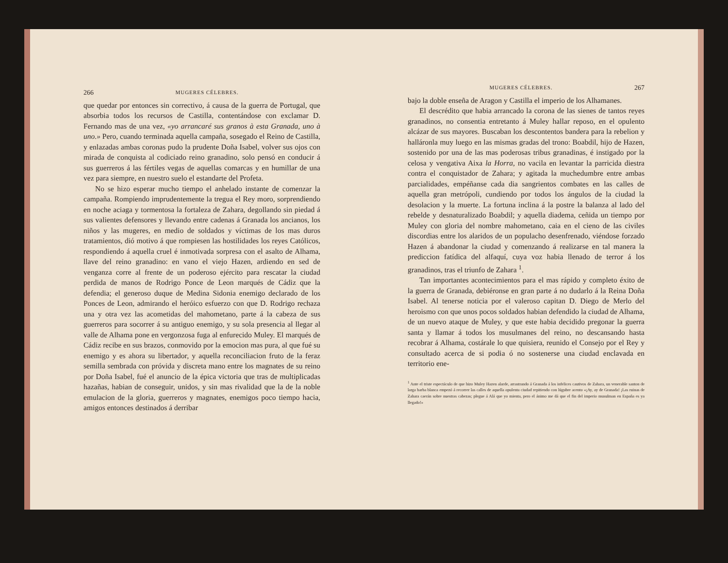266 MUGERES CÉLEBRES.
que quedar por entonces sin correctivo, á causa de la guerra de Portugal, que absorbia todos los recursos de Castilla, contentándose con exclamar D. Fernando mas de una vez, «yo arrancaré sus granos à esta Granada, uno à uno.» Pero, cuando terminada aquella campaña, sosegado el Reino de Castilla, y enlazadas ambas coronas pudo la prudente Doña Isabel, volver sus ojos con mirada de conquista al codiciado reino granadino, solo pensó en conducir á sus guerreros á las fértiles vegas de aquellas comarcas y en humillar de una vez para siempre, en nuestro suelo el estandarte del Profeta.
No se hizo esperar mucho tiempo el anhelado instante de comenzar la campaña. Rompiendo imprudentemente la tregua el Rey moro, sorprendiendo en noche aciaga y tormentosa la fortaleza de Zahara, degollando sin piedad á sus valientes defensores y llevando entre cadenas á Granada los ancianos, los niños y las mugeres, en medio de soldados y víctimas de los mas duros tratamientos, dió motivo á que rompiesen las hostilidades los reyes Católicos, respondiendo á aquella cruel é inmotivada sorpresa con el asalto de Alhama, llave del reino granadino: en vano el viejo Hazen, ardiendo en sed de venganza corre al frente de un poderoso ejército para rescatar la ciudad perdida de manos de Rodrigo Ponce de Leon marqués de Cádiz que la defendia; el generoso duque de Medina Sidonia enemigo declarado de los Ponces de Leon, admirando el heróico esfuerzo con que D. Rodrigo rechaza una y otra vez las acometidas del mahometano, parte á la cabeza de sus guerreros para socorrer á su antiguo enemigo, y su sola presencia al llegar al valle de Alhama pone en vergonzosa fuga al enfurecido Muley. El marqués de Cádiz recibe en sus brazos, conmovido por la emocion mas pura, al que fué su enemigo y es ahora su libertador, y aquella reconciliacion fruto de la feraz semilla sembrada con próvida y discreta mano entre los magnates de su reino por Doña Isabel, fué el anuncio de la épica victoria que tras de multiplicadas hazañas, habian de conseguir, unidos, y sin mas rivalidad que la de la noble emulacion de la gloria, guerreros y magnates, enemigos poco tiempo hacia, amigos entonces destinados á derribar
MUGERES CÉLEBRES. 267
bajo la doble enseña de Aragon y Castilla el imperio de los Alhamanes.
El descrédito que habia arrancado la corona de las sienes de tantos reyes granadinos, no consentia entretanto á Muley hallar reposo, en el opulento alcázar de sus mayores. Buscaban los descontentos bandera para la rebelion y halláronla muy luego en las mismas gradas del trono: Boabdil, hijo de Hazen, sostenido por una de las mas poderosas tribus granadinas, é instigado por la celosa y vengativa Aixa la Horra, no vacila en levantar la parricida diestra contra el conquistador de Zahara; y agitada la muchedumbre entre ambas parcialidades, empéñanse cada dia sangrientos combates en las calles de aquella gran metrópoli, cundiendo por todos los ángulos de la ciudad la desolacion y la muerte. La fortuna inclina á la postre la balanza al lado del rebelde y desnaturalizado Boabdil; y aquella diadema, ceñida un tiempo por Muley con gloria del nombre mahometano, caia en el cieno de las civiles discordias entre los alaridos de un populacho desenfrenado, viéndose forzado Hazen á abandonar la ciudad y comenzando á realizarse en tal manera la prediccion fatídica del alfaquí, cuya voz habia llenado de terror á los granadinos, tras el triunfo de Zahara <sup>1</sup>.
Tan importantes acontecimientos para el mas rápido y completo éxito de la guerra de Granada, debiéronse en gran parte á no dudarlo á la Reina Doña Isabel. Al tenerse noticia por el valeroso capitan D. Diego de Merlo del heroismo con que unos pocos soldados habian defendido la ciudad de Alhama, de un nuevo ataque de Muley, y que este habia decidido pregonar la guerra santa y llamar á todos los musulmanes del reino, no descansando hasta recobrar á Alhama, costárale lo que quisiera, reunido el Consejo por el Rey y consultado acerca de si podia ó no sostenerse una ciudad enclavada en territorio ene-
<sup>1</sup> Ante el triste espectáculo de que hizo Muley Hazen alarde, arrastrando á Granada á los infelices cautivos de Zahara, un venerable santon de larga barba blanca empezó á recorrer las calles de aquella opulenta ciudad repitiendo con lúgubre acento «¡Ay, ay de Granada! ¡Las ruinas de Zahara caerán sobre nuestras cabezas; plegue á Alá que yo mienta, pero el ánimo me dá que el fin del imperio musulman en España es ya llegado!»